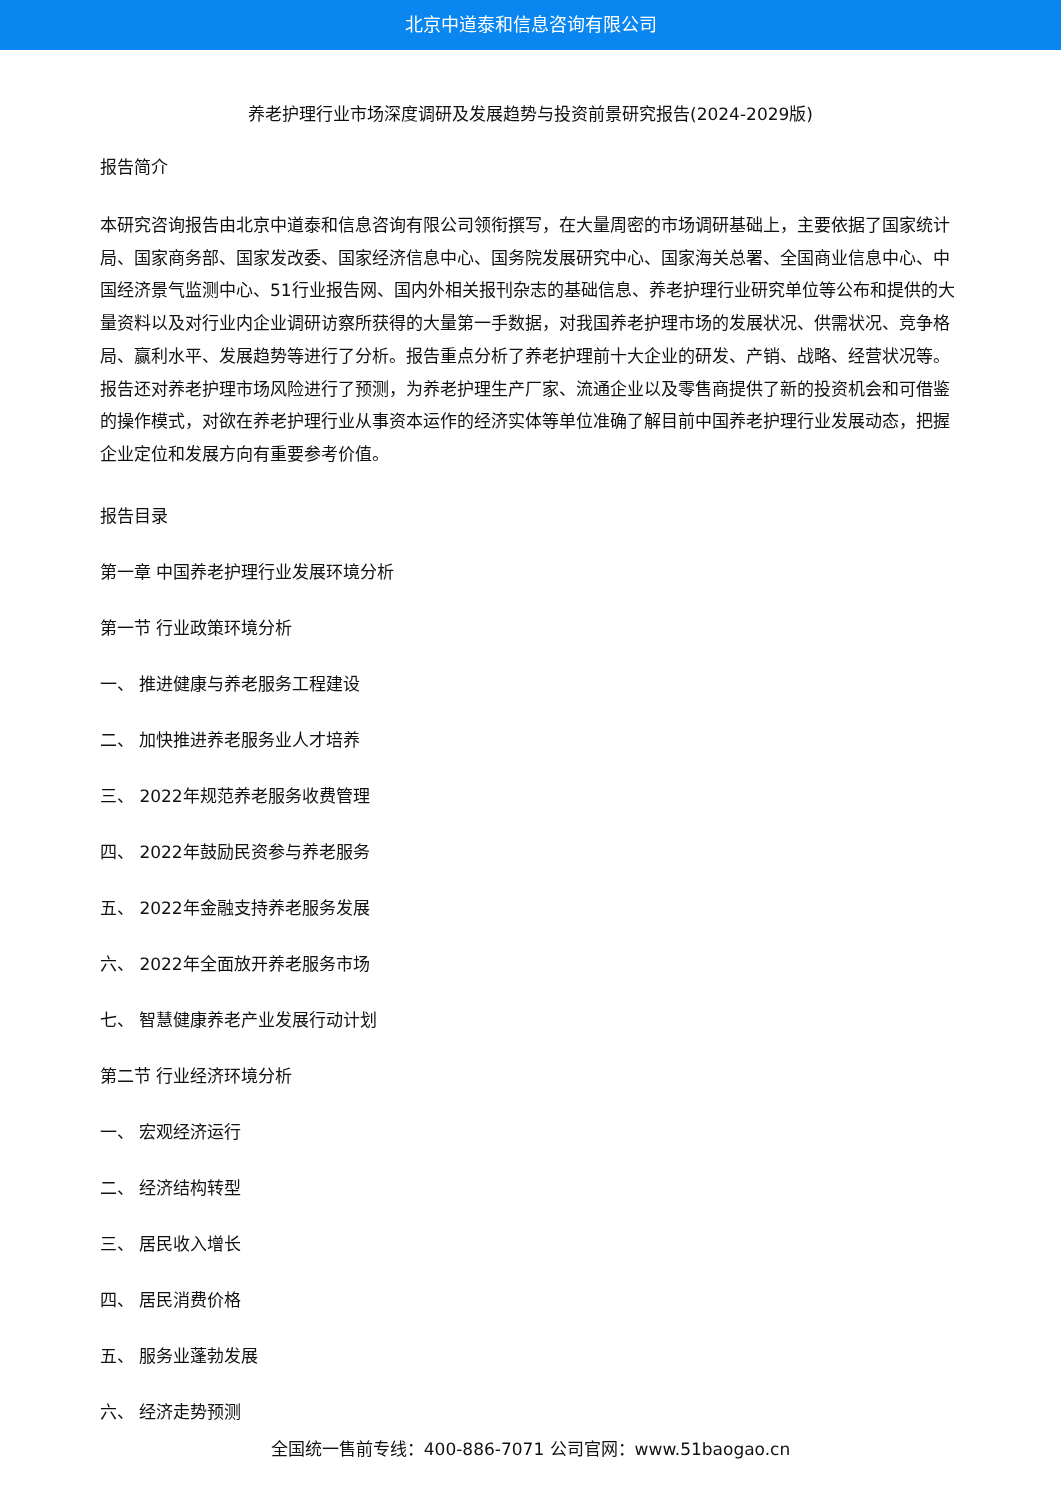北京中道泰和信息咨询有限公司
养老护理行业市场深度调研及发展趋势与投资前景研究报告(2024-2029版)
报告简介
本研究咨询报告由北京中道泰和信息咨询有限公司领衔撰写，在大量周密的市场调研基础上，主要依据了国家统计局、国家商务部、国家发改委、国家经济信息中心、国务院发展研究中心、国家海关总署、全国商业信息中心、中国经济景气监测中心、51行业报告网、国内外相关报刊杂志的基础信息、养老护理行业研究单位等公布和提供的大量资料以及对行业内企业调研访察所获得的大量第一手数据，对我国养老护理市场的发展状况、供需状况、竞争格局、赢利水平、发展趋势等进行了分析。报告重点分析了养老护理前十大企业的研发、产销、战略、经营状况等。报告还对养老护理市场风险进行了预测，为养老护理生产厂家、流通企业以及零售商提供了新的投资机会和可借鉴的操作模式，对欲在养老护理行业从事资本运作的经济实体等单位准确了解目前中国养老护理行业发展动态，把握企业定位和发展方向有重要参考价值。
报告目录
第一章 中国养老护理行业发展环境分析
第一节 行业政策环境分析
一、 推进健康与养老服务工程建设
二、 加快推进养老服务业人才培养
三、 2022年规范养老服务收费管理
四、 2022年鼓励民资参与养老服务
五、 2022年金融支持养老服务发展
六、 2022年全面放开养老服务市场
七、 智慧健康养老产业发展行动计划
第二节 行业经济环境分析
一、 宏观经济运行
二、 经济结构转型
三、 居民收入增长
四、 居民消费价格
五、 服务业蓬勃发展
六、 经济走势预测
全国统一售前专线：400-886-7071 公司官网：www.51baogao.cn